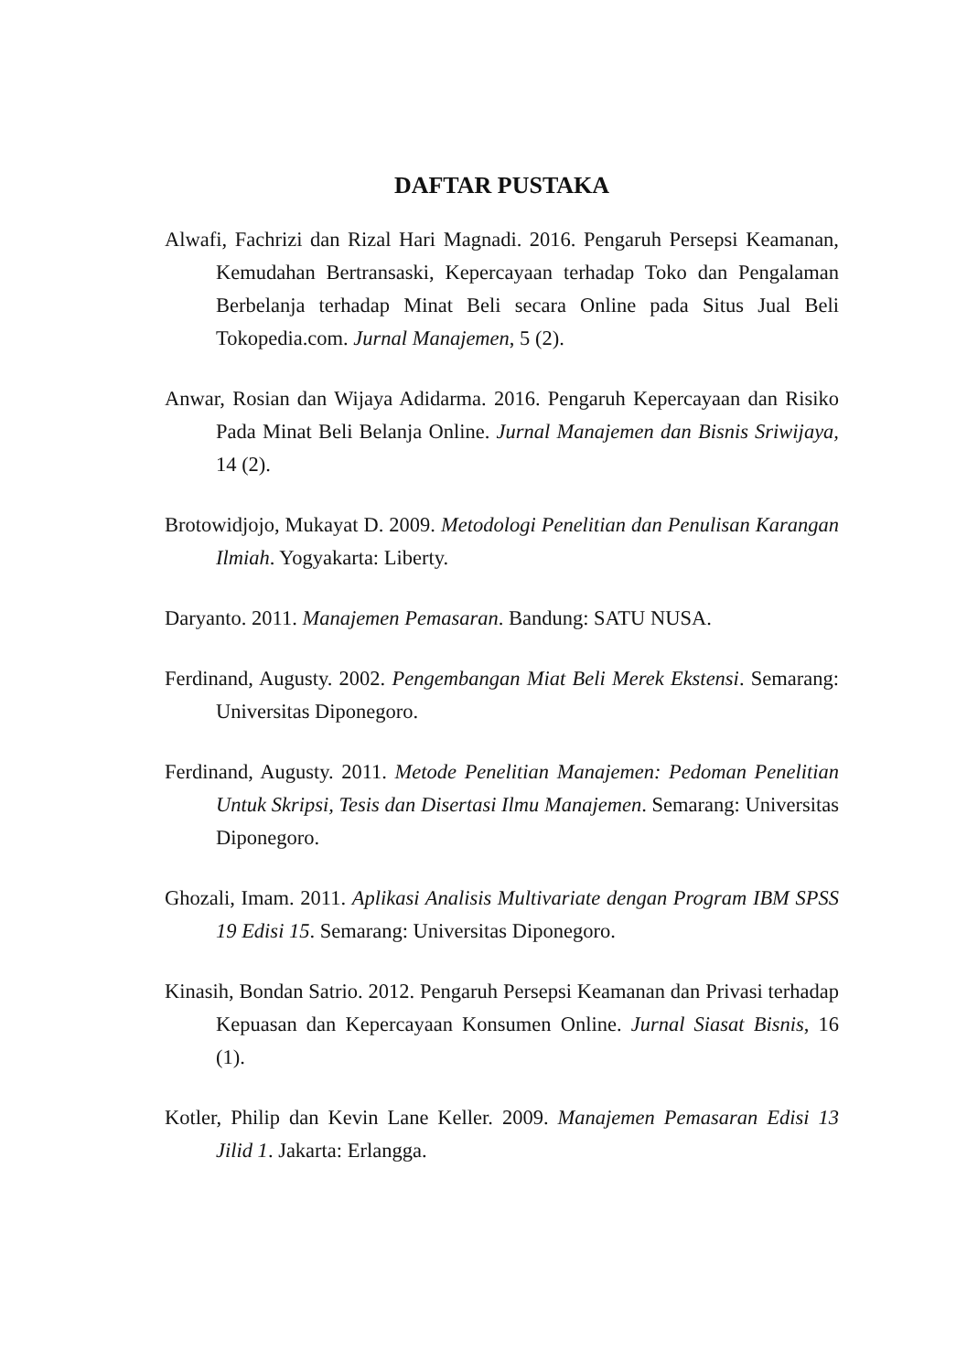DAFTAR PUSTAKA
Alwafi, Fachrizi dan Rizal Hari Magnadi. 2016. Pengaruh Persepsi Keamanan, Kemudahan Bertransaski, Kepercayaan terhadap Toko dan Pengalaman Berbelanja terhadap Minat Beli secara Online pada Situs Jual Beli Tokopedia.com. Jurnal Manajemen, 5 (2).
Anwar, Rosian dan Wijaya Adidarma. 2016. Pengaruh Kepercayaan dan Risiko Pada Minat Beli Belanja Online. Jurnal Manajemen dan Bisnis Sriwijaya, 14 (2).
Brotowidjojo, Mukayat D. 2009. Metodologi Penelitian dan Penulisan Karangan Ilmiah. Yogyakarta: Liberty.
Daryanto. 2011. Manajemen Pemasaran. Bandung: SATU NUSA.
Ferdinand, Augusty. 2002. Pengembangan Miat Beli Merek Ekstensi. Semarang: Universitas Diponegoro.
Ferdinand, Augusty. 2011. Metode Penelitian Manajemen: Pedoman Penelitian Untuk Skripsi, Tesis dan Disertasi Ilmu Manajemen. Semarang: Universitas Diponegoro.
Ghozali, Imam. 2011. Aplikasi Analisis Multivariate dengan Program IBM SPSS 19 Edisi 15. Semarang: Universitas Diponegoro.
Kinasih, Bondan Satrio. 2012. Pengaruh Persepsi Keamanan dan Privasi terhadap Kepuasan dan Kepercayaan Konsumen Online. Jurnal Siasat Bisnis, 16 (1).
Kotler, Philip dan Kevin Lane Keller. 2009. Manajemen Pemasaran Edisi 13 Jilid 1. Jakarta: Erlangga.